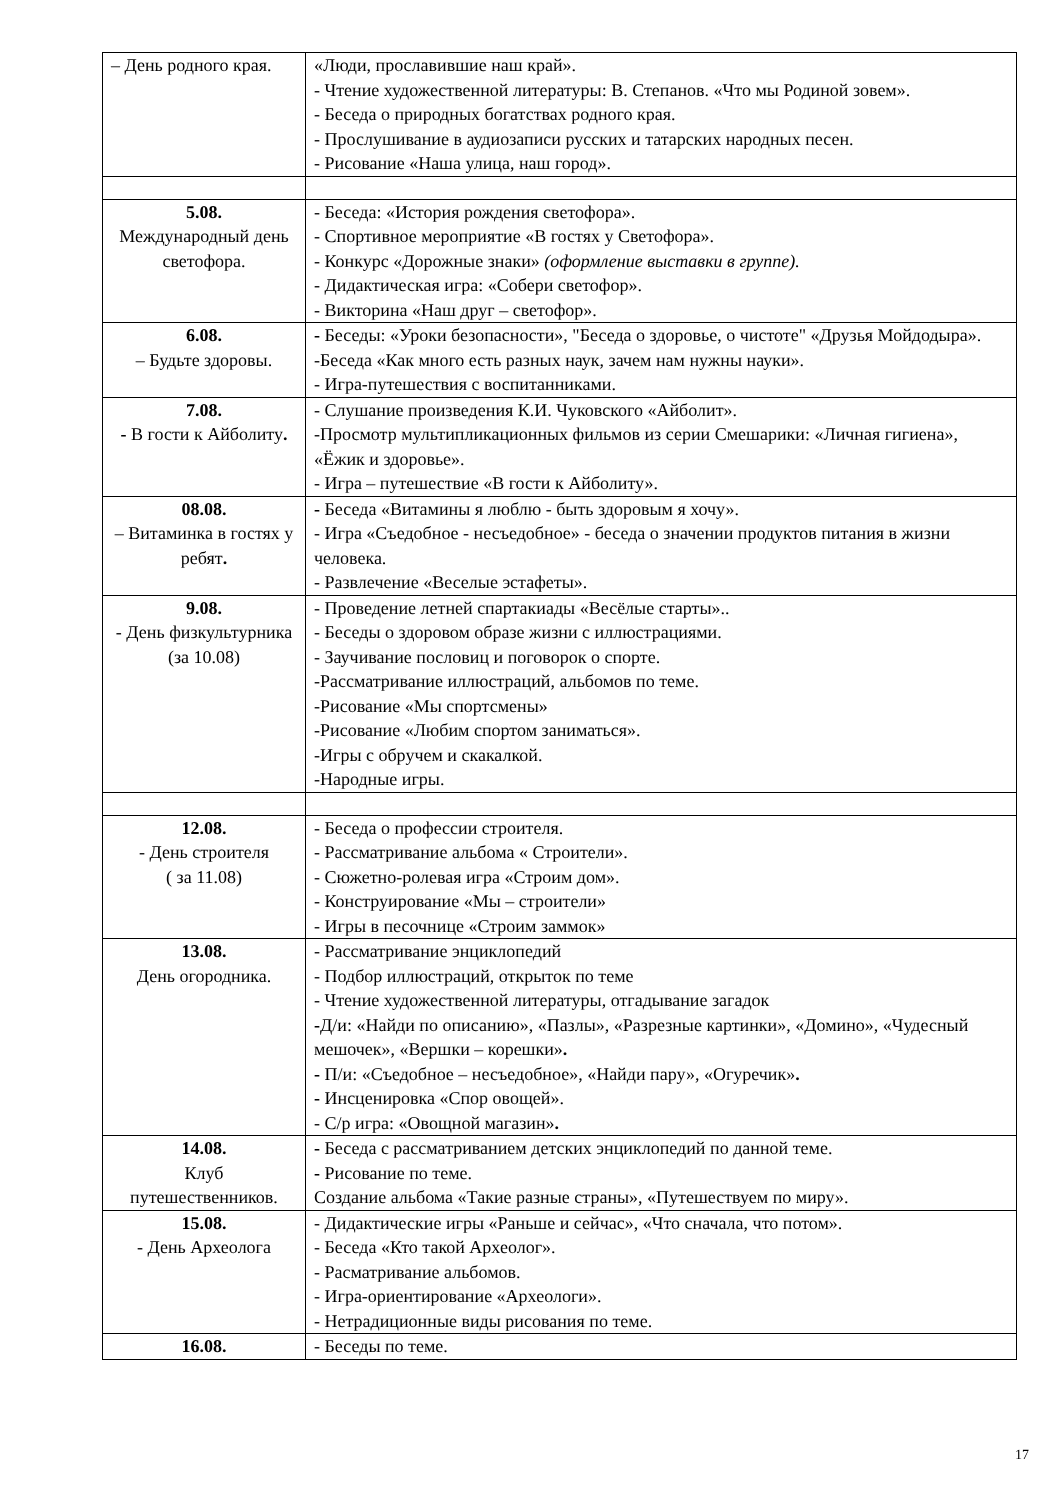| – День родного края. | «Люди, прославившие наш край». - Чтение художественной литературы: В. Степанов. «Что мы Родиной зовем». - Беседа о природных богатствах родного края. - Прослушивание в аудиозаписи русских и татарских народных песен. - Рисование «Наша улица, наш город». |
| 5.08. Международный день светофора. | - Беседа: «История рождения светофора». - Спортивное мероприятие «В гостях у Светофора». - Конкурс «Дорожные знаки» (оформление выставки в группе). - Дидактическая игра: «Собери светофор». - Викторина «Наш друг – светофор». |
| 6.08. – Будьте здоровы. | - Беседы: «Уроки безопасности», "Беседа о здоровье, о чистоте" «Друзья Мойдодыра». -Беседа «Как много есть разных наук, зачем нам нужны науки». - Игра-путешествия с воспитанниками. |
| 7.08. - В гости к Айболиту . | - Слушание произведения К.И. Чуковского «Айболит». -Просмотр мультипликационных фильмов из серии Смешарики: «Личная гигиена», «Ёжик и здоровье». - Игра – путешествие «В гости к Айболиту». |
| 08.08. – Витаминка в гостях у ребят . | - Беседа «Витамины я люблю - быть здоровым я хочу». - Игра «Съедобное - несъедобное» - беседа о значении продуктов питания в жизни человека. - Развлечение «Веселые эстафеты». |
| 9.08. - День физкультурника (за 10.08) | - Проведение летней спартакиады «Весёлые старты».. - Беседы о здоровом образе жизни с иллюстрациями. - Заучивание пословиц и поговорок о спорте. -Рассматривание иллюстраций, альбомов по теме. -Рисование «Мы спортсмены» -Рисование «Любим спортом заниматься». -Игры с обручем и скакалкой. -Народные игры. |
| 12.08. - День строителя ( за 11.08) | - Беседа о профессии строителя. - Рассматривание альбома « Строители». - Сюжетно-ролевая игра «Строим дом». - Конструирование «Мы – строители» - Игры в песочнице «Строим заммок» |
| 13.08. День огородника. | - Рассматривание энциклопедий - Подбор иллюстраций, открыток по теме - Чтение художественной литературы, отгадывание загадок - Д/и: «Найди по описанию», «Пазлы», «Разрезные картинки», «Домино», «Чудесный мешочек», «Вершки – корешки» . - П/и: «Съедобное – несъедобное», «Найди пару», «Огуречик» . - Инсценировка «Спор овощей». - С/р игра: «Овощной магазин» . |
| 14.08. Клуб путешественников. | - Беседа с рассматриванием детских энциклопедий по данной теме. - Рисование по теме. Создание альбома «Такие разные страны», «Путешествуем по миру». |
| 15.08. - День Археолога | - Дидактические игры «Раньше и сейчас», «Что сначала, что потом». - Беседа «Кто такой Археолог». - Расматривание альбомов. - Игра-ориентирование «Археологи». - Нетрадиционные виды рисования по теме. |
| 16.08. | - Беседы по теме. |
17